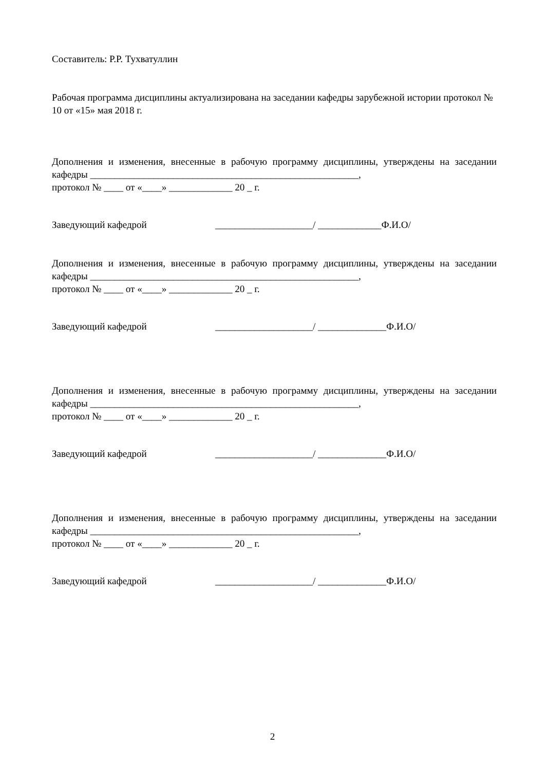Составитель: Р.Р. Тухватуллин
Рабочая программа дисциплины актуализирована на заседании кафедры зарубежной истории протокол № 10 от «15» мая 2018 г.
Дополнения и изменения, внесенные в рабочую программу дисциплины, утверждены на заседании кафедры _______________________________________________________,
протокол № ____ от «____» _____________ 20 _ г.
Заведующий кафедрой ____________________/ _____________Ф.И.О/
Дополнения и изменения, внесенные в рабочую программу дисциплины, утверждены на заседании кафедры _______________________________________________________,
протокол № ____ от «____» _____________ 20 _ г.
Заведующий кафедрой ____________________/ ______________Ф.И.О/
Дополнения и изменения, внесенные в рабочую программу дисциплины, утверждены на заседании кафедры _______________________________________________________,
протокол № ____ от «____» _____________ 20 _ г.
Заведующий кафедрой ____________________/ ______________Ф.И.О/
Дополнения и изменения, внесенные в рабочую программу дисциплины, утверждены на заседании кафедры _______________________________________________________,
протокол № ____ от «____» _____________ 20 _ г.
Заведующий кафедрой ____________________/ ______________Ф.И.О/
2